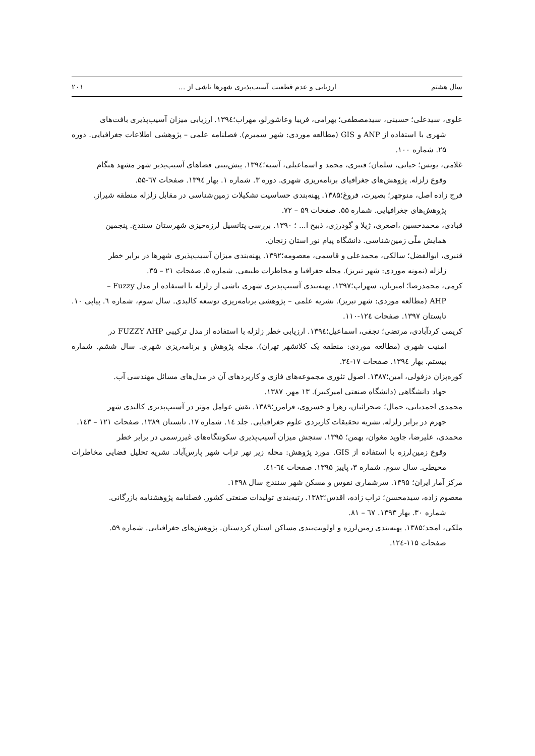سال هشتم ارزیابی و عدم قطعیت آسیب‌پذیری شهرها ناشی از … ۲۰۱
علوی، سیدعلی؛ حسینی، سیدمصطفی؛ بهرامی، فریبا وعاشورلو، مهراب؛۱۳۹٤. ارزیابی میزان آسیب‌پذیری بافت‌های
شهری با استفاده از ANP و GIS (مطالعه موردی: شهر سمیرم). فصلنامه علمی – پژوهشی اطلاعات جغرافیایی. دوره ۲۵. شماره ۱۰۰.
غلامی، یونس؛ حیاتی، سلمان؛ قنبری، محمد و اسماعیلی، آسیه؛۱۳۹٤. پیش‌بینی فضاهای آسیب‌پذیر شهر مشهد هنگام
وقوع زلزله. پژوهش‌های جغرافیای برنامه‌ریزی شهری. دوره ۳. شماره ۱. بهار ۱۳۹٤. صفحات ٦٧-۵۵.
فرج زاده اصل، منوچهر؛ بصیرت، فروغ؛۱۳۸۵. پهنه‌بندی حساسیت تشکیلات زمین‌شناسی در مقابل زلزله منطقه شیراز.
پژوهش‌های جغرافیایی. شماره ۵۵. صفحات ۵۹ – ۷۲.
قبادی، محمدحسین ،اصغری، ژیلا و گودرزی، ذبیح ا... ؛ ۱۳۹۰. بررسی پتانسیل لرزه‌خیزی شهرستان سنندج. پنجمین
همایش ملّی زمین‌شناسی. دانشگاه پیام نور استان زنجان.
قنبری، ابوالفضل؛ سالکی، محمدعلی و قاسمی، معصومه؛۱۳۹۲. پهنه‌بندی میزان آسیب‌پذیری شهرها در برابر خطر
زلزله (نمونه موردی: شهر تبریز). مجله جغرافیا و مخاطرات طبیعی. شماره ۵. صفحات ۲۱ – ۳۵.
کرمی، محمدرضا؛ امیریان، سهراب؛۱۳۹۷. پهنه‌بندی آسیب‌پذیری شهری ناشی از زلزله با استفاده از مدل Fuzzy –
AHP (مطالعه موردی: شهر تبریز). نشریه علمی – پژوهشی برنامه‌ریزی توسعه کالبدی. سال سوم، شماره ٦. پیاپی ۱۰. تابستان ۱۳۹۷. صفحات ۱۲٤-۱۱۰.
کریمی کردآبادی، مرتضی؛ نجفی، اسماعیل؛۱۳۹٤. ارزیابی خطر زلزله با استفاده از مدل ترکیبی FUZZY AHP در
امنیت شهری (مطالعه موردی: منطقه یک کلانشهر تهران). مجله پژوهش و برنامه‌ریزی شهری. سال ششم. شماره بیستم. بهار ۱۳۹٤. صفحات ۱۷-۳٤.
کوره‌پزان دزفولی، امین؛۱۳۸۷. اصول تئوری مجموعه‌های فازی و کاربردهای آن در مدل‌های مسائل مهندسی آب.
جهاد دانشگاهی (دانشگاه صنعتی امیرکبیر). ۱۳ مهر. ۱۳۸۷.
محمدی احمدیانی، جمال؛ صحرائیان، زهرا و خسروی، فرامرز؛۱۳۸۹. نقش عوامل مؤثر در آسیب‌پذیری کالبدی شهر
جهرم در برابر زلزله. نشریه تحقیقات کاربردی علوم جغرافیایی. جلد ۱٤. شماره ۱۷. تابستان ۱۳۸۹. صفحات ۱۲۱ – ۱٤۳.
محمدی، علیرضا، جاوید مغوان، بهمن؛ ۱۳۹۵. سنجش میزان آسیب‌پذیری سکونتگاه‌های غیررسمی در برابر خطر
وقوع زمین‌لرزه با استفاده از GIS. مورد پژوهش: محله زیر نهر تراب شهر پارس‌آباد. نشریه تحلیل فضایی مخاطرات محیطی. سال سوم. شماره ۳، پاییز ۱۳۹۵. صفحات ٦٤-٤۱.
مرکز آمار ایران؛ ۱۳۹۵. سرشماری نفوس و مسکن شهر سنندج سال ۱۳۹۸.
معصوم زاده، سیدمحسن؛ تراب زاده، اقدس؛۱۳۸۳. رتبه‌بندی تولیدات صنعتی کشور. فصلنامه پژوهشنامه بازرگانی.
شماره ۳۰. بهار ۱۳۹۳. ٦٧ – ۸۱.
ملکی، امجد؛۱۳۸۵. پهنه‌بندی زمین‌لرزه و اولویت‌بندی مساکن استان کردستان. پژوهش‌های جغرافیایی. شماره ۵۹.
صفحات ۱۱۵-۱۲٤.